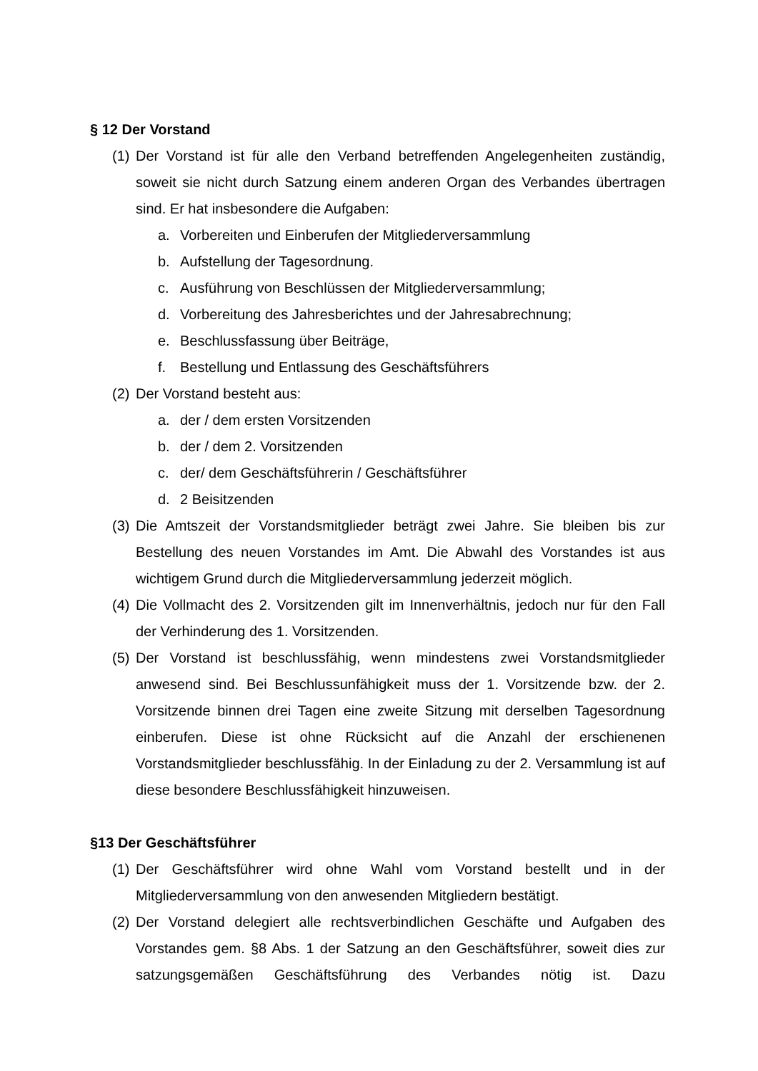§ 12 Der Vorstand
(1) Der Vorstand ist für alle den Verband betreffenden Angelegenheiten zuständig, soweit sie nicht durch Satzung einem anderen Organ des Verbandes übertragen sind. Er hat insbesondere die Aufgaben:
a. Vorbereiten und Einberufen der Mitgliederversammlung
b. Aufstellung der Tagesordnung.
c. Ausführung von Beschlüssen der Mitgliederversammlung;
d. Vorbereitung des Jahresberichtes und der Jahresabrechnung;
e. Beschlussfassung über Beiträge,
f. Bestellung und Entlassung des Geschäftsführers
(2) Der Vorstand besteht aus:
a. der / dem ersten Vorsitzenden
b. der / dem 2. Vorsitzenden
c. der/ dem Geschäftsführerin / Geschäftsführer
d. 2 Beisitzenden
(3) Die Amtszeit der Vorstandsmitglieder beträgt zwei Jahre. Sie bleiben bis zur Bestellung des neuen Vorstandes im Amt. Die Abwahl des Vorstandes ist aus wichtigem Grund durch die Mitgliederversammlung jederzeit möglich.
(4) Die Vollmacht des 2. Vorsitzenden gilt im Innenverhältnis, jedoch nur für den Fall der Verhinderung des 1. Vorsitzenden.
(5) Der Vorstand ist beschlussfähig, wenn mindestens zwei Vorstandsmitglieder anwesend sind. Bei Beschlussunfähigkeit muss der 1. Vorsitzende bzw. der 2. Vorsitzende binnen drei Tagen eine zweite Sitzung mit derselben Tagesordnung einberufen. Diese ist ohne Rücksicht auf die Anzahl der erschienenen Vorstandsmitglieder beschlussfähig. In der Einladung zu der 2. Versammlung ist auf diese besondere Beschlussfähigkeit hinzuweisen.
§13 Der Geschäftsführer
(1) Der Geschäftsführer wird ohne Wahl vom Vorstand bestellt und in der Mitgliederversammlung von den anwesenden Mitgliedern bestätigt.
(2) Der Vorstand delegiert alle rechtsverbindlichen Geschäfte und Aufgaben des Vorstandes gem. §8 Abs. 1 der Satzung an den Geschäftsführer, soweit dies zur satzungsgemäßen Geschäftsführung des Verbandes nötig ist. Dazu